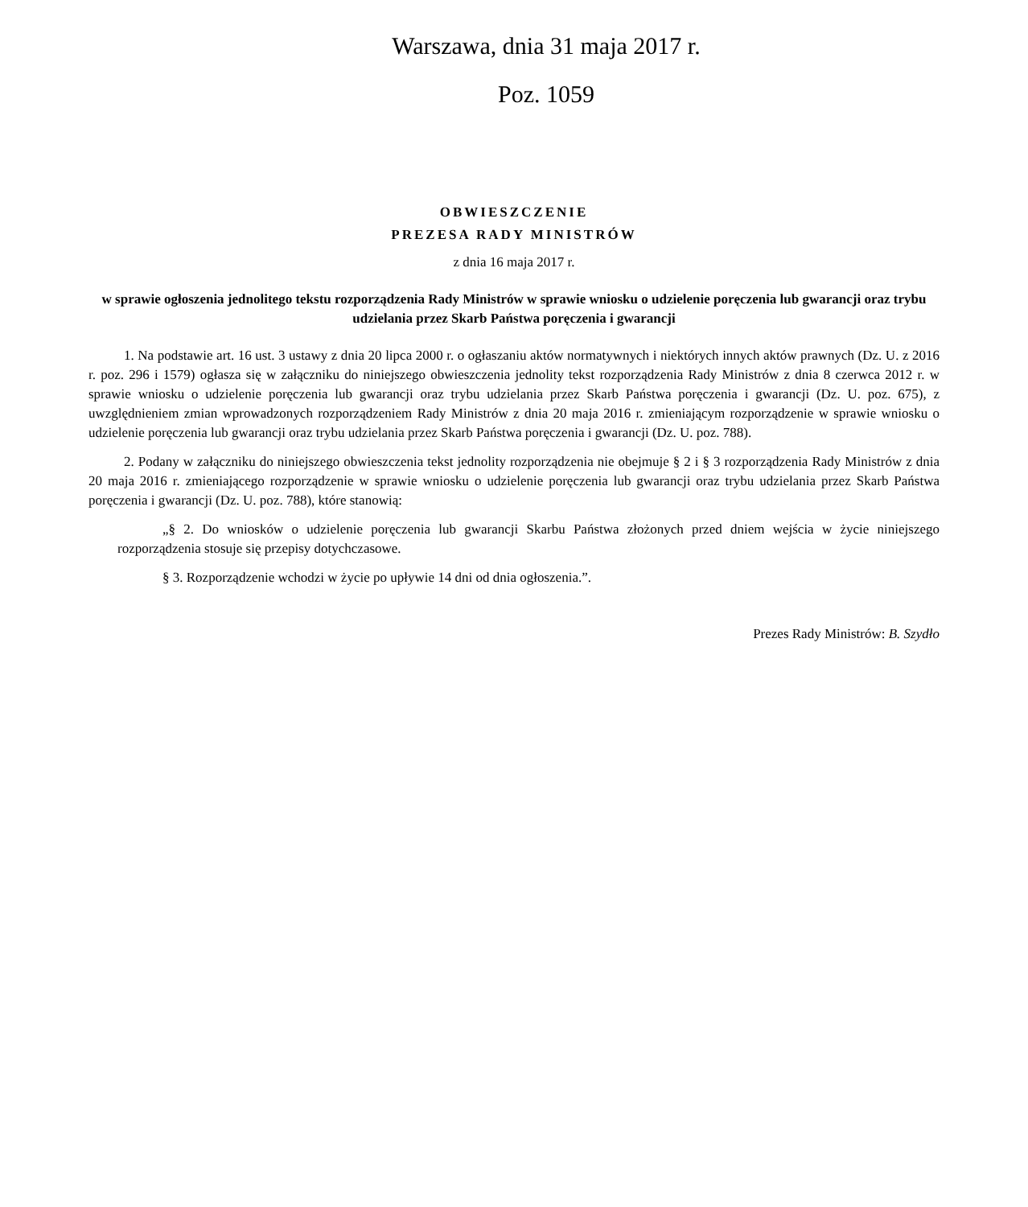Warszawa, dnia 31 maja 2017 r.
Poz. 1059
OBWIESZCZENIE
PREZESA RADY MINISTRÓW
z dnia 16 maja 2017 r.
w sprawie ogłoszenia jednolitego tekstu rozporządzenia Rady Ministrów w sprawie wniosku o udzielenie poręczenia lub gwarancji oraz trybu udzielania przez Skarb Państwa poręczenia i gwarancji
1. Na podstawie art. 16 ust. 3 ustawy z dnia 20 lipca 2000 r. o ogłaszaniu aktów normatywnych i niektórych innych aktów prawnych (Dz. U. z 2016 r. poz. 296 i 1579) ogłasza się w załączniku do niniejszego obwieszczenia jednolity tekst rozporządzenia Rady Ministrów z dnia 8 czerwca 2012 r. w sprawie wniosku o udzielenie poręczenia lub gwarancji oraz trybu udzielania przez Skarb Państwa poręczenia i gwarancji (Dz. U. poz. 675), z uwzględnieniem zmian wprowadzonych rozporządzeniem Rady Ministrów z dnia 20 maja 2016 r. zmieniającym rozporządzenie w sprawie wniosku o udzielenie poręczenia lub gwarancji oraz trybu udzielania przez Skarb Państwa poręczenia i gwarancji (Dz. U. poz. 788).
2. Podany w załączniku do niniejszego obwieszczenia tekst jednolity rozporządzenia nie obejmuje § 2 i § 3 rozporządzenia Rady Ministrów z dnia 20 maja 2016 r. zmieniającego rozporządzenie w sprawie wniosku o udzielenie poręczenia lub gwarancji oraz trybu udzielania przez Skarb Państwa poręczenia i gwarancji (Dz. U. poz. 788), które stanowią:
„§ 2. Do wniosków o udzielenie poręczenia lub gwarancji Skarbu Państwa złożonych przed dniem wejścia w życie niniejszego rozporządzenia stosuje się przepisy dotychczasowe.
§ 3. Rozporządzenie wchodzi w życie po upływie 14 dni od dnia ogłoszenia.”.
Prezes Rady Ministrów: B. Szydło